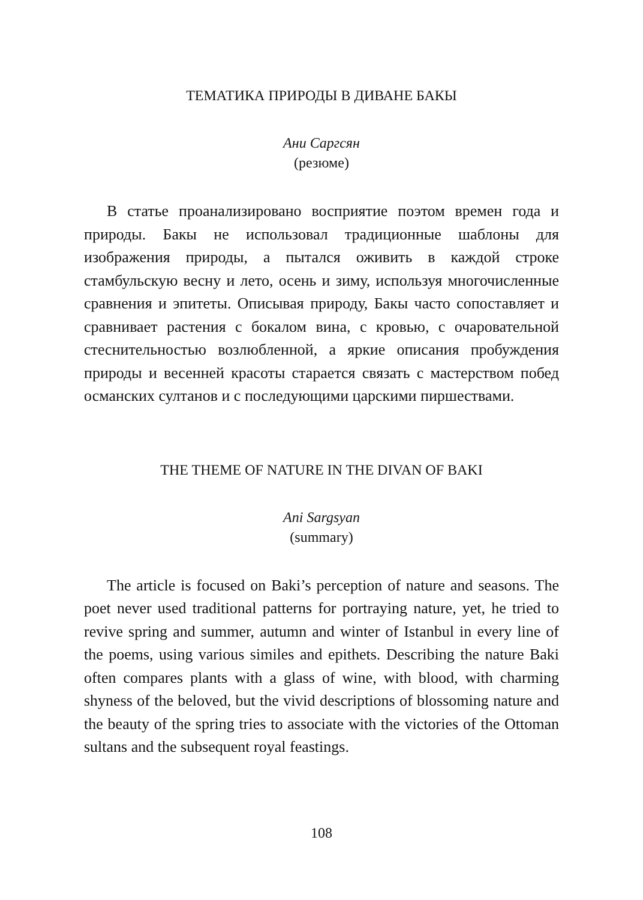ТЕМАТИКА ПРИРОДЫ В ДИВАНЕ БАКЫ
Ани Саргсян
(резюме)
В статье проанализировано восприятие поэтом времен года и природы. Бакы не использовал традиционные шаблоны для изображения природы, а пытался оживить в каждой строке стамбульскую весну и лето, осень и зиму, используя многочисленные сравнения и эпитеты. Описывая природу, Бакы часто сопоставляет и сравнивает растения с бокалом вина, с кровью, с очаровательной стеснительностью возлюбленной, а яркие описания пробуждения природы и весенней красоты старается связать с мастерством побед османских султанов и с последующими царскими пиршествами.
THE THEME OF NATURE IN THE DIVAN OF BAKI
Ani Sargsyan
(summary)
The article is focused on Baki’s perception of nature and seasons. The poet never used traditional patterns for portraying nature, yet, he tried to revive spring and summer, autumn and winter of Istanbul in every line of the poems, using various similes and epithets. Describing the nature Baki often compares plants with a glass of wine, with blood, with charming shyness of the beloved, but the vivid descriptions of blossoming nature and the beauty of the spring tries to associate with the victories of the Ottoman sultans and the subsequent royal feastings.
108